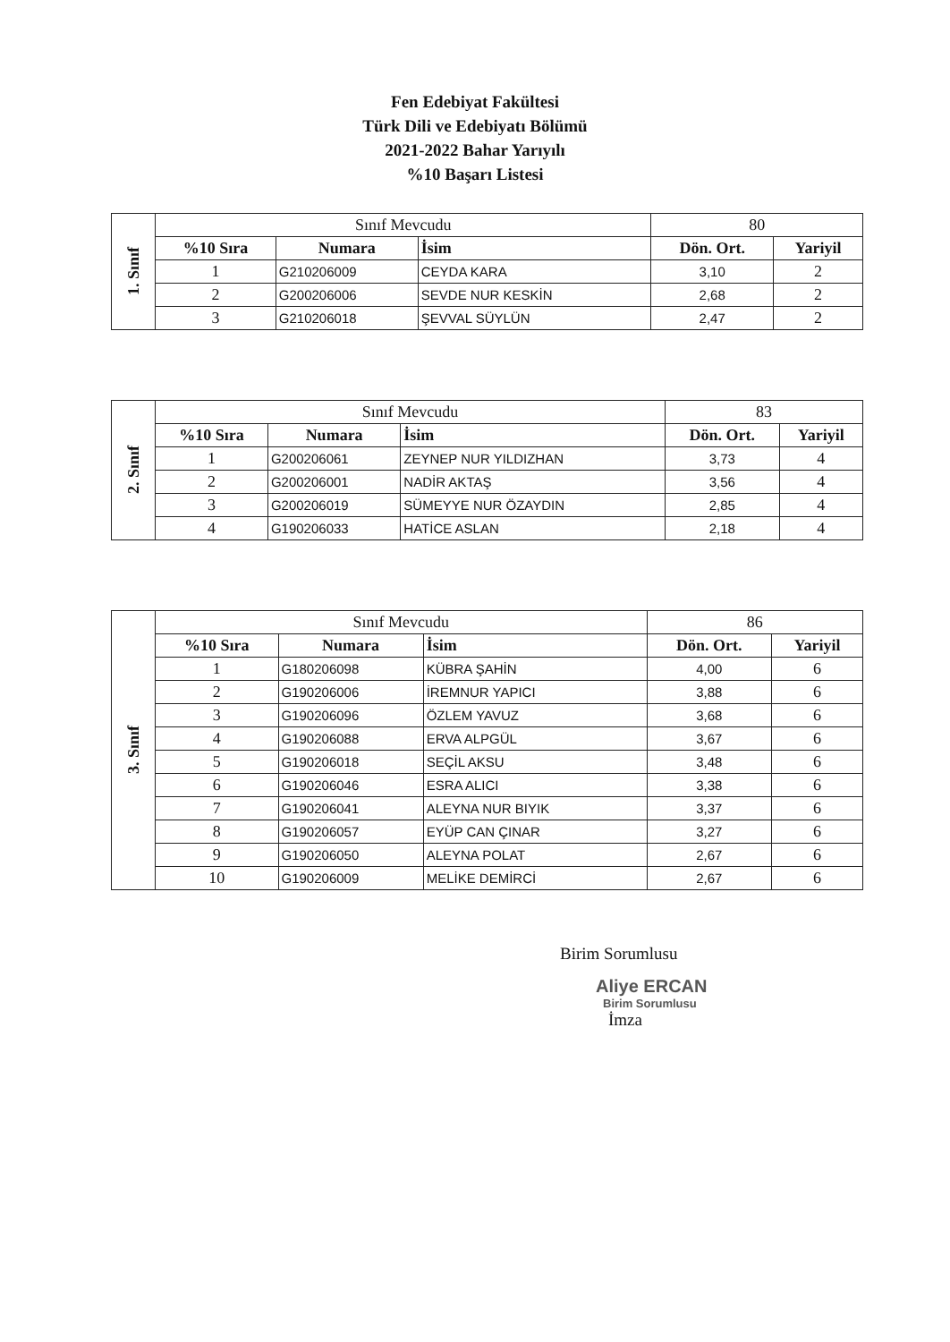Fen Edebiyat Fakültesi
Türk Dili ve Edebiyatı Bölümü
2021-2022 Bahar Yarıyılı
%10 Başarı Listesi
| 1. Sınıf | Sınıf Mevcudu | | | 80 | |
| | %10 Sıra | Numara | İsim | Dön. Ort. | Yariyil |
| | 1 | G210206009 | CEYDA KARA | 3,10 | 2 |
| | 2 | G200206006 | SEVDE NUR KESKİN | 2,68 | 2 |
| | 3 | G210206018 | ŞEVVAL SÜYLÜN | 2,47 | 2 |
| 2. Sınıf | Sınıf Mevcudu | | | 83 | |
| | %10 Sıra | Numara | İsim | Dön. Ort. | Yariyil |
| | 1 | G200206061 | ZEYNEP NUR YILDIZHAN | 3,73 | 4 |
| | 2 | G200206001 | NADİR AKTAŞ | 3,56 | 4 |
| | 3 | G200206019 | SÜMEYYE NUR ÖZAYDIN | 2,85 | 4 |
| | 4 | G190206033 | HATİCE ASLAN | 2,18 | 4 |
| 3. Sınıf | Sınıf Mevcudu | | | 86 | |
| | %10 Sıra | Numara | İsim | Dön. Ort. | Yariyil |
| | 1 | G180206098 | KÜBRA ŞAHİN | 4,00 | 6 |
| | 2 | G190206006 | İREMNUR YAPICI | 3,88 | 6 |
| | 3 | G190206096 | ÖZLEM YAVUZ | 3,68 | 6 |
| | 4 | G190206088 | ERVA ALPGÜL | 3,67 | 6 |
| | 5 | G190206018 | SEÇİL AKSU | 3,48 | 6 |
| | 6 | G190206046 | ESRA ALICI | 3,38 | 6 |
| | 7 | G190206041 | ALEYNA NUR BIYIK | 3,37 | 6 |
| | 8 | G190206057 | EYÜP CAN ÇINAR | 3,27 | 6 |
| | 9 | G190206050 | ALEYNA POLAT | 2,67 | 6 |
| | 10 | G190206009 | MELİKE DEMİRCİ | 2,67 | 6 |
Birim Sorumlusu
Aliye ERCAN
Birim Sorumlusu
İmza